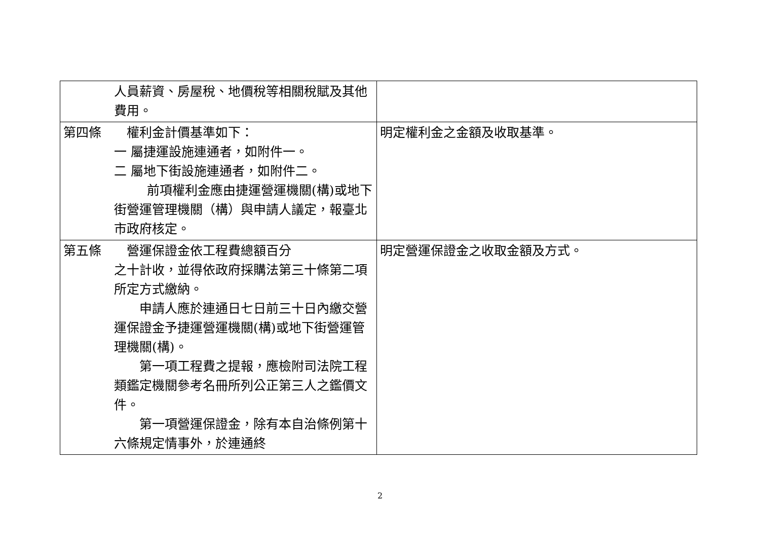| 人員薪資、房屋稅、地價稅等相關稅賦及其他費用。 | |
| 第四條 權利金計價基準如下： 一 屬捷運設施連通者，如附件一。 二 屬地下街設施連通者，如附件二。 前項權利金應由捷運營運機關 (構)或地下街營運管理機關（構）與申請人議定，報臺北市政府核定。 | 明定權利金之金額及收取基準。 |
| 第五條 營運保證金依工程費總額百分 之十計收，並得依政府採購法第三十條第二項所定方式繳納。 申請人應於連通日七日前三十日內繳交營運保證金予捷運營運機關(構)或地下街營運管理機關(構)。 第一項工程費之提報，應檢附司法院工程類鑑定機關參考名冊所列公正第三人之鑑價文件。 第一項營運保證金，除有本自治條例第十六條規定情事外，於連通終 | 明定營運保證金之收取金額及方式。 |
2